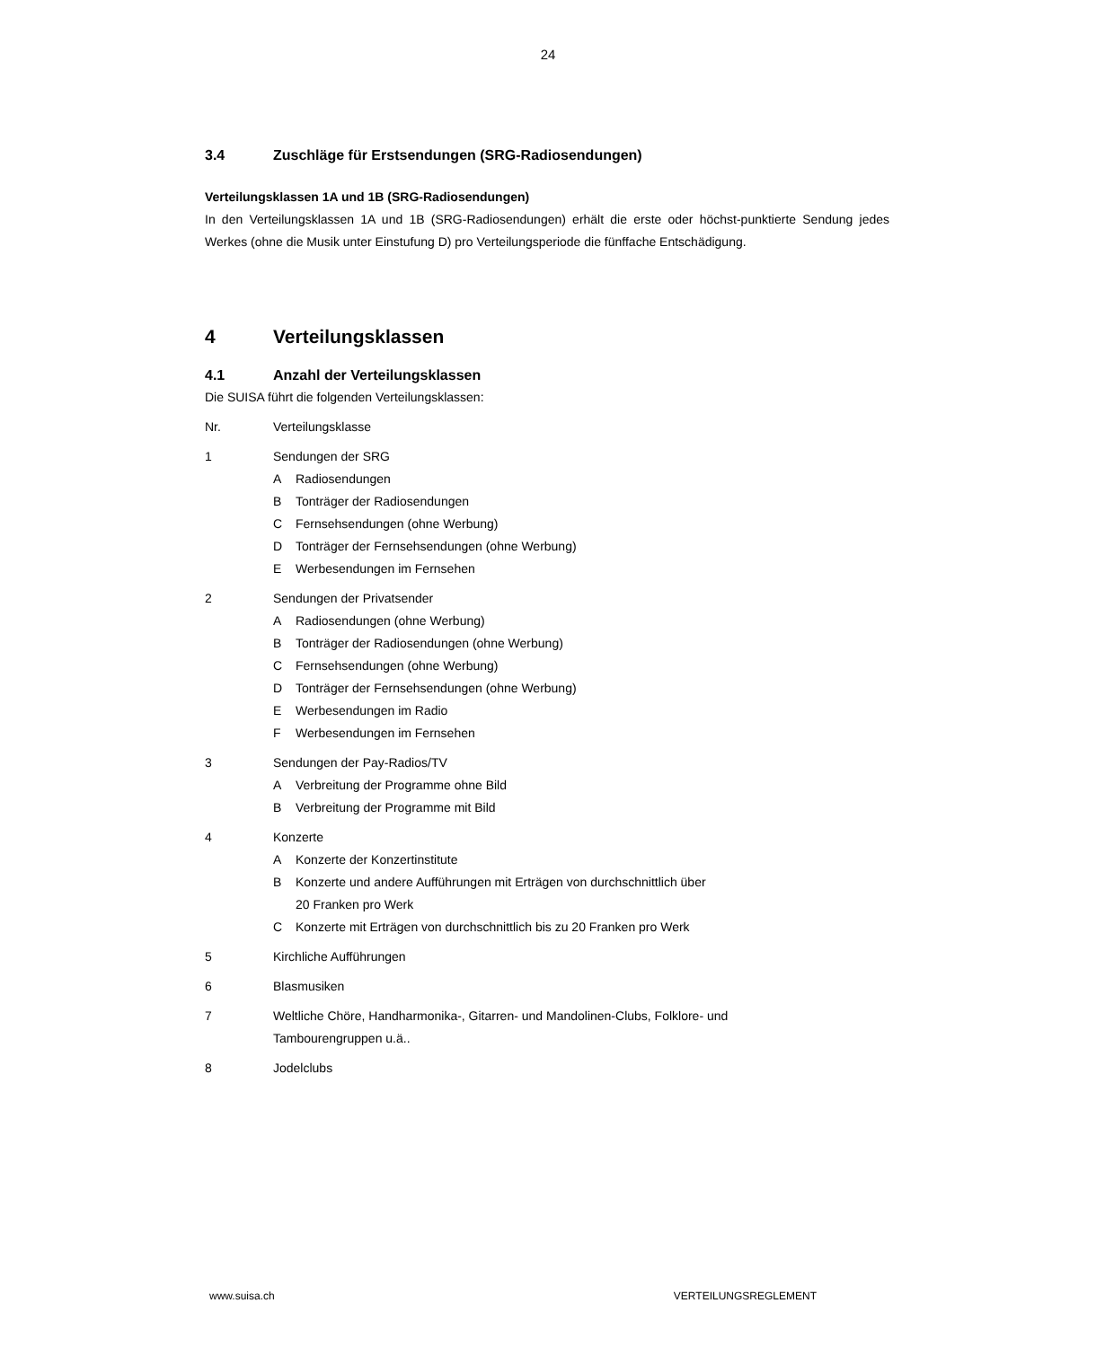24
3.4 Zuschläge für Erstsendungen (SRG-Radiosendungen)
Verteilungsklassen 1A und 1B (SRG-Radiosendungen)
In den Verteilungsklassen 1A und 1B (SRG-Radiosendungen) erhält die erste oder höchst-punktierte Sendung jedes Werkes (ohne die Musik unter Einstufung D) pro Verteilungsperiode die fünffache Entschädigung.
4 Verteilungsklassen
4.1 Anzahl der Verteilungsklassen
Die SUISA führt die folgenden Verteilungsklassen:
Nr. Verteilungsklasse
1 Sendungen der SRG
A Radiosendungen
B Tonträger der Radiosendungen
C Fernsehsendungen (ohne Werbung)
D Tonträger der Fernsehsendungen (ohne Werbung)
E Werbesendungen im Fernsehen
2 Sendungen der Privatsender
A Radiosendungen (ohne Werbung)
B Tonträger der Radiosendungen (ohne Werbung)
C Fernsehsendungen (ohne Werbung)
D Tonträger der Fernsehsendungen (ohne Werbung)
E Werbesendungen im Radio
F Werbesendungen im Fernsehen
3 Sendungen der Pay-Radios/TV
A Verbreitung der Programme ohne Bild
B Verbreitung der Programme mit Bild
4 Konzerte
A Konzerte der Konzertinstitute
B Konzerte und andere Aufführungen mit Erträgen von durchschnittlich über
20 Franken pro Werk
C Konzerte mit Erträgen von durchschnittlich bis zu 20 Franken pro Werk
5 Kirchliche Aufführungen
6 Blasmusiken
7 Weltliche Chöre, Handharmonika-, Gitarren- und Mandolinen-Clubs, Folklore- und
Tambourengruppen u.ä..
8 Jodelclubs
www.suisa.ch VERTEILUNGSREGLEMENT